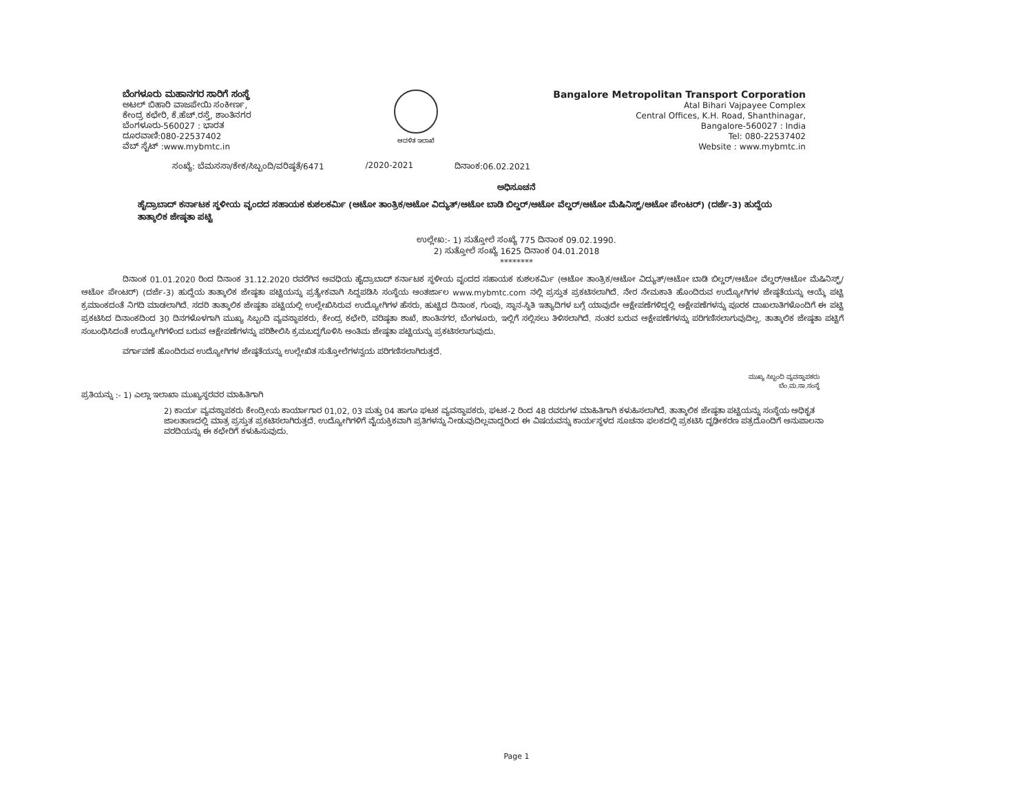ಬೆಂಗಳೂರು ಮಹಾನಗರ ಸಾರಿಗೆ ಸಂಸ್ಥೆ
ಅಟಲ್ ಬಿಹಾರಿ ವಾಜಪೇಯಿ ಸಂಕೀರ್ಣ,
ಕೇಂದ್ರ ಕಛೇರಿ, ಕೆ.ಹೆಚ್.ರಸ್ತೆ, ಶಾಂತಿನಗರ
ಬೆಂಗಳೂರು-560027 : ಭಾರತ
ದೂರವಾಣಿ:080-22537402
ವೆಬ್ ಸೈಟ್ :www.mybmtc.in
ಆದಳಿತ ಇಲಾಖೆ
Bangalore Metropolitan Transport Corporation
Atal Bihari Vajpayee Complex
Central Offices, K.H. Road, Shanthinagar,
Bangalore-560027 : India
Tel: 080-22537402
Website : www.mybmtc.in
ಸಂಖ್ಯೆ: ಬೆಮಸಸಾ/ಕೇಕ/ಸಿಬ್ಬಂದಿ/ವರಿಷ್ಠತೆ/6471 /2020-2021 ದಿನಾಂಕ:06.02.2021
ಅಧಿಸೂಚನೆ
ಹೈದ್ರಾಬಾದ್ ಕರ್ನಾಟಕ ಸ್ಥಳೀಯ ವೃಂದದ ಸಹಾಯಕ ಕುಶಲಕರ್ಮಿ (ಆಟೋ ತಾಂತ್ರಿಕ/ಆಟೋ ವಿದ್ಯುತ್/ಆಟೋ ಬಾಡಿ ಬಿಲ್ಡರ್/ಆಟೋ ವೆಲ್ಡರ್/ಆಟೋ ಮೆಷಿನಿಸ್ಟ್/ಆಟೋ ಪೇಂಟರ್) (ದರ್ಜೆ-3) ಹುದ್ದೆಯ ತಾತ್ಕಾಲಿಕ ಜೇಷ್ಠತಾ ಪಟ್ಟಿ
ಉಲ್ಲೇಖ:- 1) ಸುತ್ತೋಲೆ ಸಂಖ್ಯೆ 775 ದಿನಾಂಕ 09.02.1990.
2) ಸುತ್ತೋಲೆ ಸಂಖ್ಯೆ 1625 ದಿನಾಂಕ 04.01.2018
********
ದಿನಾಂಕ 01.01.2020 ರಿಂದ ದಿನಾಂಕ 31.12.2020 ರವರೆಗಿನ ಅವಧಿಯ ಹೈದ್ರಾಬಾದ್ ಕರ್ನಾಟಕ ಸ್ಥಳೀಯ ವೃಂದದ ಸಹಾಯಕ ಕುಶಲಕರ್ಮಿ (ಆಟೋ ತಾಂತ್ರಿಕ/ಆಟೋ ವಿದ್ಯುತ್/ಆಟೋ ಬಾಡಿ ಬಿಲ್ಡರ್/ಆಟೋ ವೆಲ್ಡರ್/ಆಟೋ ಮೆಷಿನಿಸ್ಟ್/ಆಟೋ ಪೇಂಟರ್) (ದರ್ಜೆ-3) ಹುದ್ದೆಯ ತಾತ್ಕಾಲಿಕ ಜೇಷ್ಠತಾ ಪಟ್ಟಿಯನ್ನು ಪ್ರತ್ಯೇಕವಾಗಿ ಸಿದ್ದಪಡಿಸಿ ಸಂಸ್ಥೆಯ ಅಂತರ್ಜಾಲ www.mybmtc.com ನಲ್ಲಿ ಪ್ರಸ್ತುತ ಪ್ರಕಟಿಸಲಾಗಿದೆ. ನೇರ ನೇಮಕಾತಿ ಹೊಂದಿರುವ ಉದ್ಯೋಗಿಗಳ ಜೇಷ್ಠತೆಯನ್ನು ಆಯ್ಕೆ ಪಟ್ಟಿ ಕ್ರಮಾಂಕದಂತೆ ನಿಗದಿ ಮಾಡಲಾಗಿದೆ. ಸದರಿ ತಾತ್ಕಾಲಿಕ ಜೇಷ್ಠತಾ ಪಟ್ಟಿಯಲ್ಲಿ ಉಲ್ಲೇಖಿಸಿರುವ ಉದ್ಯೋಗಿಗಳ ಹೆಸರು, ಹುಟ್ಟಿದ ದಿನಾಂಕ, ಗುಂಪು, ಸ್ಥಾನ-ಸ್ಥಿತಿ ಇತ್ಯಾದಿಗಳ ಬಗ್ಗೆ ಯಾವುದೇ ಆಕ್ಷೇಪಣೆಗಳಿದ್ದಲ್ಲಿ ಅಕ್ಷೇಪಣೆಗಳನ್ನು ಪೂರಕ ದಾಖಲಾತಿಗಳೊಂದಿಗೆ ಈ ಪಟ್ಟಿ ಪ್ರಕಟಿಸಿದ ದಿನಾಂಕದಿಂದ 30 ದಿನಗಳೊಳಗಾಗಿ ಮುಖ್ಯ ಸಿಬ್ಬಂದಿ ವ್ಯವಸ್ಥಾಪಕರು, ಕೇಂದ್ರ ಕಛೇರಿ, ವರಿಷ್ಠತಾ ಶಾಖೆ, ಶಾಂತಿನಗರ, ಬೆಂಗಳೂರು, ಇಲ್ಲಿಗೆ ಸಲ್ಲಿಸಲು ತಿಳಿಸಲಾಗಿದೆ. ನಂತರ ಬರುವ ಆಕ್ಷೇಪಣೆಗಳನ್ನು ಪರಿಗಣಿಸಲಾಗುವುದಿಲ್ಲ. ತಾತ್ಕಾಲಿಕ ಜೇಷ್ಠತಾ ಪಟ್ಟಿಗೆ ಸಂಬಂಧಿಸಿದಂತೆ ಉದ್ಯೋಗಿಗಳಿಂದ ಬರುವ ಆಕ್ಷೇಪಣೆಗಳನ್ನು ಪರಿಶೀಲಿಸಿ ಕ್ರಮಬದ್ಧಗೊಳಿಸಿ ಅಂತಿಮ ಜೇಷ್ಠತಾ ಪಟ್ಟಿಯನ್ನು ಪ್ರಕಟಿಸಲಾಗುವುದು.
ವರ್ಗಾವಣೆ ಹೊಂದಿರುವ ಉದ್ಯೋಗಿಗಳ ಜೇಷ್ಠತೆಯನ್ನು ಉಲ್ಲೇಖಿತ ಸುತ್ತೋಲೆಗಳನ್ವಯ ಪರಿಗಣಿಸಲಾಗಿರುತ್ತದೆ.
ಮುಖ್ಯ ಸಿಬ್ಬಂದಿ ವ್ಯವಸ್ಥಾಪಕರು
ಬೆಂ.ಮ.ಸಾ.ಸಂಸ್ಥೆ
ಪ್ರತಿಯನ್ನು :- 1) ಎಲ್ಲಾ ಇಲಾಖಾ ಮುಖ್ಯಸ್ಥರವರ ಮಾಹಿತಿಗಾಗಿ
2) ಕಾರ್ಯ ವ್ಯವಸ್ಥಾಪಕರು ಕೇಂದ್ರೀಯ ಕಾರ್ಯಾಗಾರ 01,02, 03 ಮತ್ತು 04 ಹಾಗೂ ಘಟಕ ವ್ಯವಸ್ಥಾಪಕರು, ಘಟಕ-2 ರಿಂದ 48 ರವರುಗಳ ಮಾಹಿತಿಗಾಗಿ ಕಳುಹಿಸಲಾಗಿದೆ. ತಾತ್ಕಾಲಿಕ ಜೇಷ್ಠತಾ ಪಟ್ಟಿಯನ್ನು ಸಂಸ್ಥೆಯ ಅಧಿಕೃತ ಜಾಲತಾಣದಲ್ಲಿ ಮಾತ್ರ ಪ್ರಸ್ತುತ ಪ್ರಕಟಿಸಲಾಗಿರುತ್ತದೆ. ಉದ್ಯೋಗಿಗಳಿಗೆ ವೈಯಕ್ತಿಕವಾಗಿ ಪ್ರತಿಗಳನ್ನು ನೀಡುವುದಿಲ್ಲವಾದ್ದರಿಂದ ಈ ವಿಷಯವನ್ನು ಕಾರ್ಯಸ್ಥಳದ ಸೂಚನಾ ಫಲಕದಲ್ಲಿ ಪ್ರಕಟಿಸಿ ದೃಢೀಕರಣ ಪತ್ರದೊಂದಿಗೆ ಅನುಪಾಲನಾ ವರದಿಯನ್ನು ಈ ಕಛೇರಿಗೆ ಕಳುಹಿಸುವುದು.
Page 1